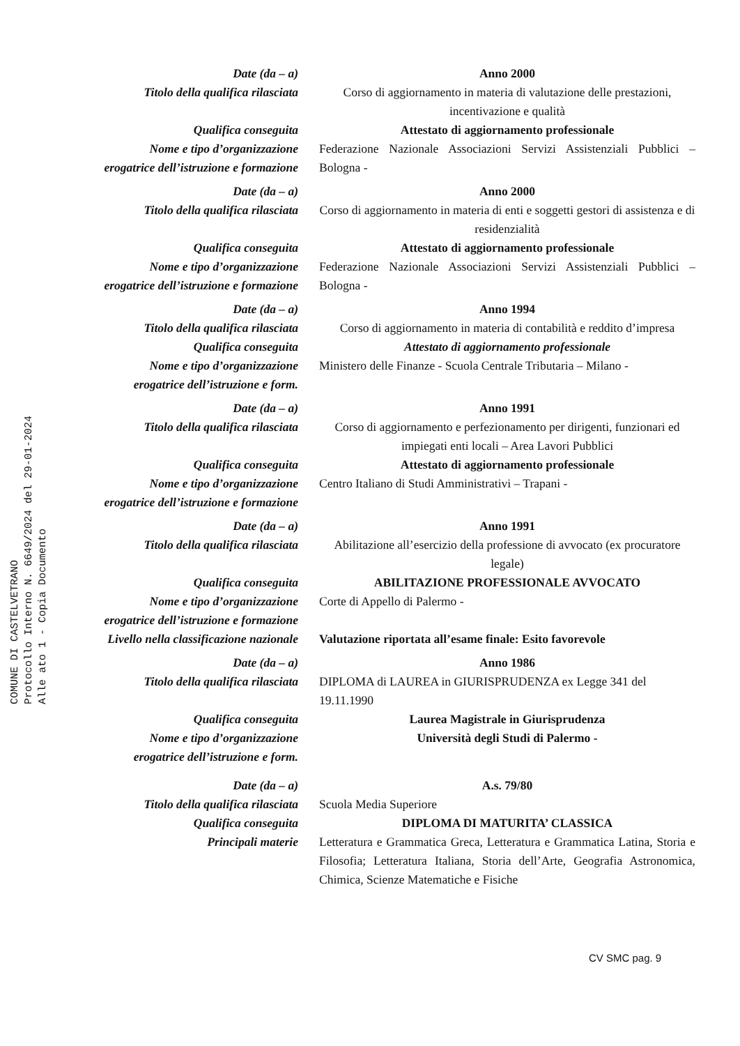Date (da – a) Anno 2000
Titolo della qualifica rilasciata Corso di aggiornamento in materia di valutazione delle prestazioni, incentivazione e qualità
Qualifica conseguita Attestato di aggiornamento professionale
Nome e tipo d’organizzazione
erogatrice dell’istruzione e formazione
Federazione Nazionale Associazioni Servizi Assistenziali Pubblici – Bologna -
Date (da – a) Anno 2000
Titolo della qualifica rilasciata Corso di aggiornamento in materia di enti e soggetti gestori di assistenza e di residenzialità
Qualifica conseguita Attestato di aggiornamento professionale
Nome e tipo d’organizzazione
erogatrice dell’istruzione e formazione
Federazione Nazionale Associazioni Servizi Assistenziali Pubblici – Bologna -
Date (da – a) Anno 1994
Titolo della qualifica rilasciata Corso di aggiornamento in materia di contabilità e reddito d’impresa
Qualifica conseguita Attestato di aggiornamento professionale
Nome e tipo d’organizzazione
erogatrice dell’istruzione e form.
Ministero delle Finanze - Scuola Centrale Tributaria – Milano -
Date (da – a) Anno 1991
Titolo della qualifica rilasciata Corso di aggiornamento e perfezionamento per dirigenti, funzionari ed impiegati enti locali – Area Lavori Pubblici
Qualifica conseguita Attestato di aggiornamento professionale
Nome e tipo d’organizzazione
erogatrice dell’istruzione e formazione
Centro Italiano di Studi Amministrativi – Trapani -
Date (da – a) Anno 1991
Titolo della qualifica rilasciata Abilitazione all’esercizio della professione di avvocato (ex procuratore legale)
Qualifica conseguita ABILITAZIONE PROFESSIONALE AVVOCATO
Nome e tipo d’organizzazione
erogatrice dell’istruzione e formazione
Corte di Appello di Palermo -
Livello nella classificazione nazionale
Valutazione riportata all’esame finale: Esito favorevole
Date (da – a) Anno 1986
Titolo della qualifica rilasciata DIPLOMA di LAUREA in GIURISPRUDENZA ex Legge 341 del 19.11.1990
Qualifica conseguita Laurea Magistrale in Giurisprudenza
Nome e tipo d’organizzazione
erogatrice dell’istruzione e form.
Università degli Studi di Palermo -
Date (da – a) A.s. 79/80
Titolo della qualifica rilasciata Scuola Media Superiore
Qualifica conseguita DIPLOMA DI MATURITA’ CLASSICA
Principali materie Letteratura e Grammatica Greca, Letteratura e Grammatica Latina, Storia e Filosofia; Letteratura Italiana, Storia dell’Arte, Geografia Astronomica, Chimica, Scienze Matematiche e Fisiche
COMUNE DI CASTELVETRANO
Protocollo Interno N. 6649/2024 del 29-01-2024
Alle ato 1 - Copia Documento
CV SMC pag. 9